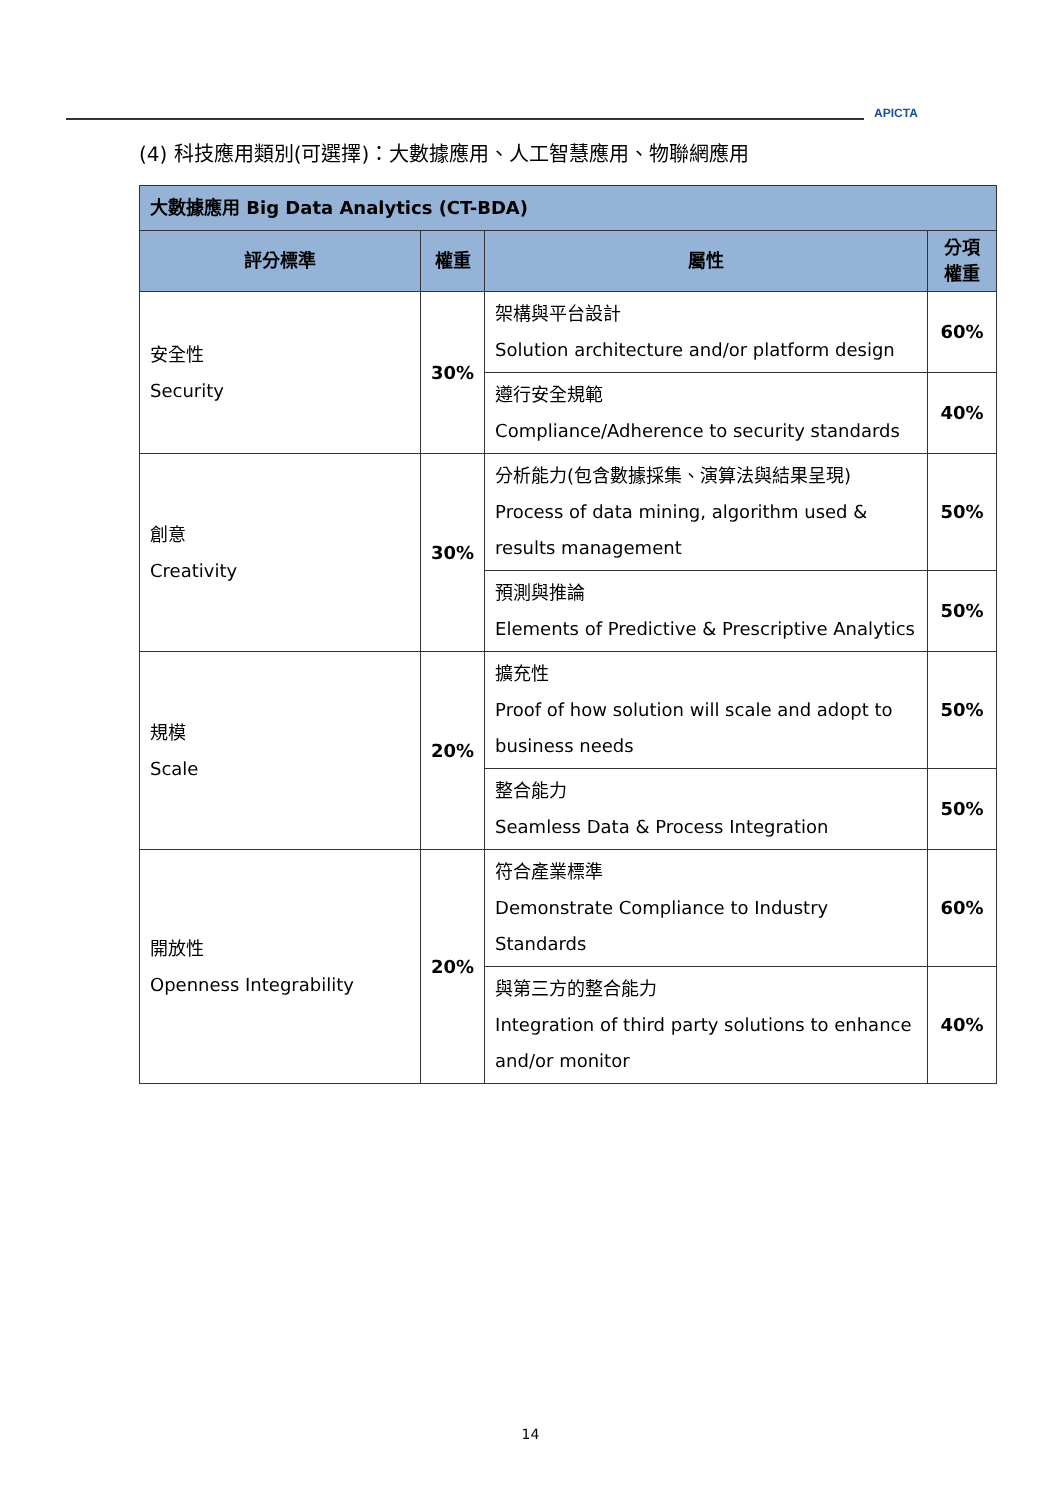APICTA
(4) 科技應用類別(可選擇)：大數據應用、人工智慧應用、物聯網應用
| 大數據應用 Big Data Analytics (CT-BDA) | | | |
| --- | --- | --- | --- |
| 評分標準 | 權重 | 屬性 | 分項 權重 |
| 安全性 Security | 30% | 架構與平台設計 Solution architecture and/or platform design | 60% |
| | | 遵行安全規範 Compliance/Adherence to security standards | 40% |
| 創意 Creativity | 30% | 分析能力(包含數據採集、演算法與結果呈現) Process of data mining, algorithm used & results management | 50% |
| | | 預測與推論 Elements of Predictive & Prescriptive Analytics | 50% |
| 規模 Scale | 20% | 擴充性 Proof of how solution will scale and adopt to business needs | 50% |
| | | 整合能力 Seamless Data & Process Integration | 50% |
| 開放性 Openness Integrability | 20% | 符合產業標準 Demonstrate Compliance to Industry Standards | 60% |
| | | 與第三方的整合能力 Integration of third party solutions to enhance and/or monitor | 40% |
14